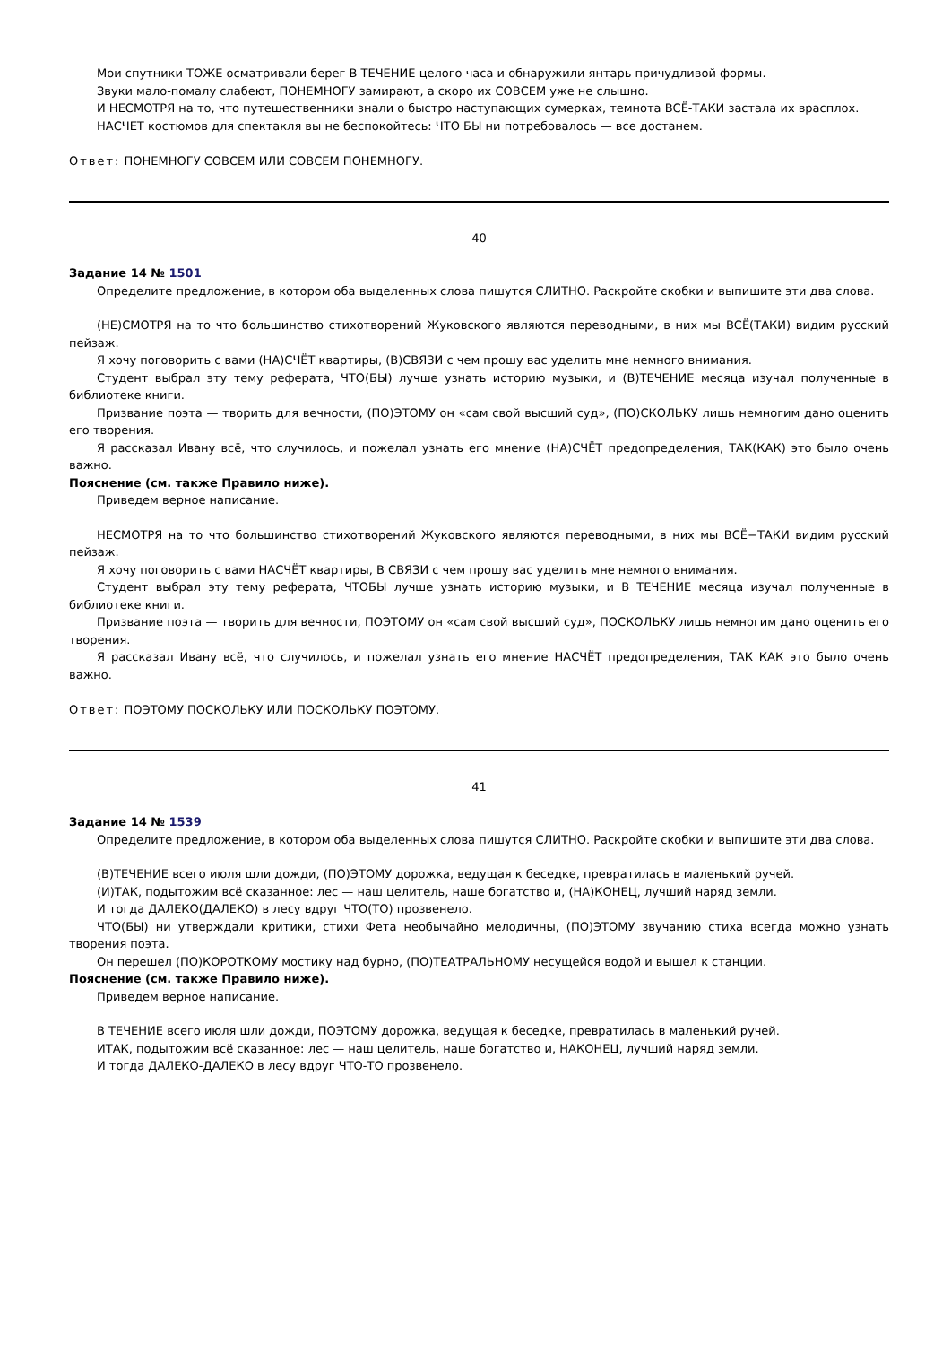Мои спутники ТОЖЕ осматривали берег В ТЕЧЕНИЕ целого часа и обнаружили янтарь причудливой формы.
Звуки мало-помалу слабеют, ПОНЕМНОГУ замирают, а скоро их СОВСЕМ уже не слышно.
И НЕСМОТРЯ на то, что путешественники знали о быстро наступающих сумерках, темнота ВСЁ-ТАКИ застала их врасплох.
НАСЧЕТ костюмов для спектакля вы не беспокойтесь: ЧТО БЫ ни потребовалось — все достанем.
Ответ: ПОНЕМНОГУ СОВСЕМ ИЛИ СОВСЕМ ПОНЕМНОГУ.
40
Задание 14 № 1501
Определите предложение, в котором оба выделенных слова пишутся СЛИТНО. Раскройте скобки и выпишите эти два слова.
(НЕ)СМОТРЯ на то что большинство стихотворений Жуковского являются переводными, в них мы ВСЁ(ТАКИ) видим русский пейзаж.
Я хочу поговорить с вами (НА)СЧЁТ квартиры, (В)СВЯЗИ с чем прошу вас уделить мне немного внимания.
Студент выбрал эту тему реферата, ЧТО(БЫ) лучше узнать историю музыки, и (В)ТЕЧЕНИЕ месяца изучал полученные в библиотеке книги.
Призвание поэта — творить для вечности, (ПО)ЭТОМУ он «сам свой высший суд», (ПО)СКОЛЬКУ лишь немногим дано оценить его творения.
Я рассказал Ивану всё, что случилось, и пожелал узнать его мнение (НА)СЧЁТ предопределения, ТАК(КАК) это было очень важно.
Пояснение (см. также Правило ниже).
Приведем верное написание.
НЕСМОТРЯ на то что большинство стихотворений Жуковского являются переводными, в них мы ВСЁ−ТАКИ видим русский пейзаж.
Я хочу поговорить с вами НАСЧЁТ квартиры, В СВЯЗИ с чем прошу вас уделить мне немного внимания.
Студент выбрал эту тему реферата, ЧТОБЫ лучше узнать историю музыки, и В ТЕЧЕНИЕ месяца изучал полученные в библиотеке книги.
Призвание поэта — творить для вечности, ПОЭТОМУ он «сам свой высший суд», ПОСКОЛЬКУ лишь немногим дано оценить его творения.
Я рассказал Ивану всё, что случилось, и пожелал узнать его мнение НАСЧЁТ предопределения, ТАК КАК это было очень важно.
Ответ: ПОЭТОМУ ПОСКОЛЬКУ ИЛИ ПОСКОЛЬКУ ПОЭТОМУ.
41
Задание 14 № 1539
Определите предложение, в котором оба выделенных слова пишутся СЛИТНО. Раскройте скобки и выпишите эти два слова.
(В)ТЕЧЕНИЕ всего июля шли дожди, (ПО)ЭТОМУ дорожка, ведущая к беседке, превратилась в маленький ручей.
(И)ТАК, подытожим всё сказанное: лес — наш целитель, наше богатство и, (НА)КОНЕЦ, лучший наряд земли.
И тогда ДАЛЕКО(ДАЛЕКО) в лесу вдруг ЧТО(ТО) прозвенело.
ЧТО(БЫ) ни утверждали критики, стихи Фета необычайно мелодичны, (ПО)ЭТОМУ звучанию стиха всегда можно узнать творения поэта.
Он перешел (ПО)КОРОТКОМУ мостику над бурно, (ПО)ТЕАТРАЛЬНОМУ несущейся водой и вышел к станции.
Пояснение (см. также Правило ниже).
Приведем верное написание.
В ТЕЧЕНИЕ всего июля шли дожди, ПОЭТОМУ дорожка, ведущая к беседке, превратилась в маленький ручей.
ИТАК, подытожим всё сказанное: лес — наш целитель, наше богатство и, НАКОНЕЦ, лучший наряд земли.
И тогда ДАЛЕКО-ДАЛЕКО в лесу вдруг ЧТО-ТО прозвенело.